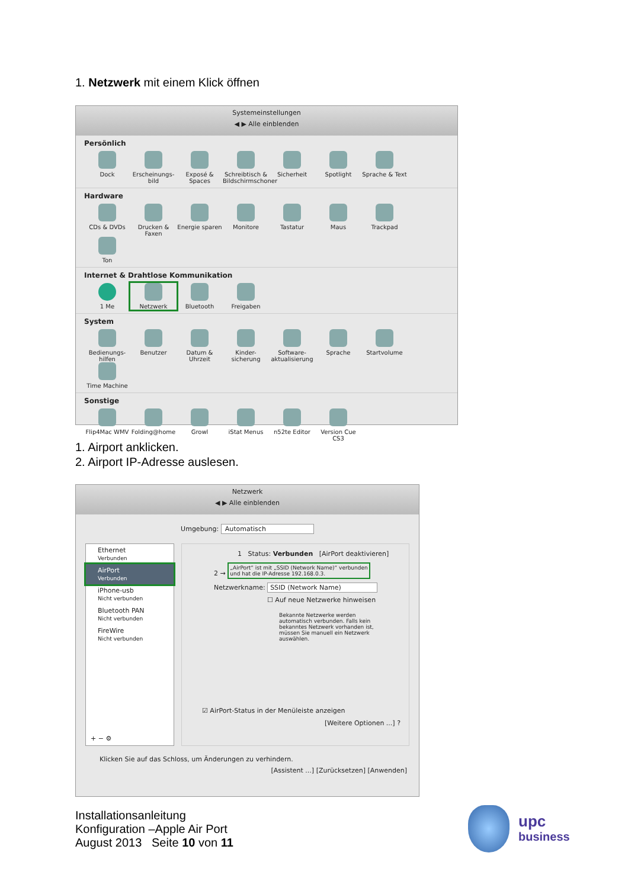1. Netzwerk mit einem Klick öffnen
Systemeinstellungen
◀ ▶ Alle einblenden
Persönlich
Dock
Erscheinungs-bild
Exposé & Spaces
Schreibtisch & Bildschirmschoner
Sicherheit
Spotlight
Sprache & Text
Hardware
CDs & DVDs
Drucken & Faxen
Energie sparen
Monitore
Tastatur
Maus
Trackpad
Ton
Internet & Drahtlose Kommunikation
1 Me
Netzwerk
Bluetooth
Freigaben
System
Bedienungs-hilfen
Benutzer
Datum & Uhrzeit
Kinder-sicherung
Software-aktualisierung
Sprache
Startvolume
Time Machine
Sonstige
Flip4Mac WMV
Folding@home
Growl
iStat Menus
n52te Editor
Version Cue CS3
1. Airport anklicken.
2. Airport IP-Adresse auslesen.
Netzwerk
◀ ▶ Alle einblenden
Umgebung: Automatisch
Ethernet
Verbunden
AirPort
Verbunden
iPhone-usb
Nicht verbunden
Bluetooth PAN
Nicht verbunden
FireWire
Nicht verbunden
+ − ⚙
1 Status: Verbunden [AirPort deaktivieren]
2 → „AirPort“ ist mit „SSID (Network Name)“ verbunden
und hat die IP-Adresse 192.168.0.3.
Netzwerkname: SSID (Network Name)
☐ Auf neue Netzwerke hinweisen
Bekannte Netzwerke werden automatisch verbunden. Falls kein bekanntes Netzwerk vorhanden ist, müssen Sie manuell ein Netzwerk auswählen.
☑ AirPort-Status in der Menüleiste anzeigen
[Weitere Optionen ...] ?
Klicken Sie auf das Schloss, um Änderungen zu verhindern.
[Assistent ...] [Zurücksetzen] [Anwenden]
Installationsanleitung
Konfiguration –Apple Air Port
August 2013 Seite 10 von 11
upc
business